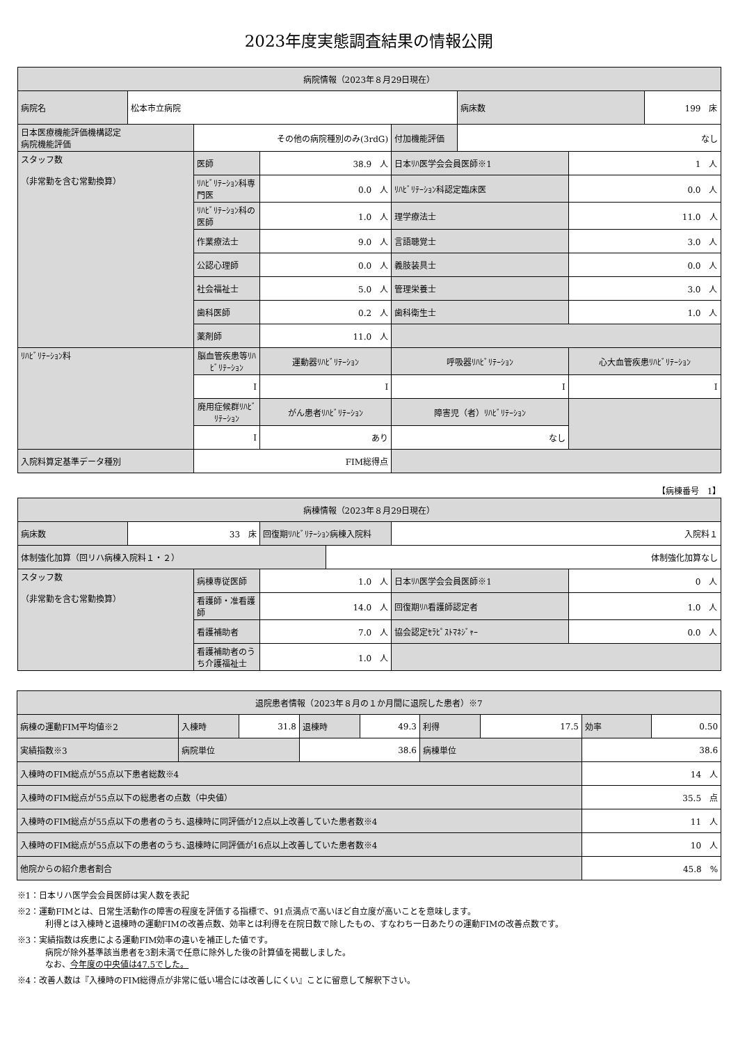2023年度実態調査結果の情報公開
| 病院情報（2023年８月29日現在） | | | | | | | |
| --- | --- | --- | --- | --- | --- | --- | --- |
| 病院名 | 松本市立病院 | | | | 病床数 | | 199 床 |
| 日本医療機能評価機構認定 病院機能評価 | | その他の病院種別のみ(3rdG) | | 付加機能評価 | なし | | |
| スタッフ数 （非常勤を含む常勤換算） | | 医師 | 38.9 人 | 日本ﾘﾊ医学会会員医師※1 | | 1 人 | |
| | | ﾘﾊﾋﾞﾘﾃｰｼｮﾝ科専門医 | 0.0 人 | ﾘﾊﾋﾞﾘﾃｰｼｮﾝ科認定臨床医 | | 0.0 人 | |
| | | ﾘﾊﾋﾞﾘﾃｰｼｮﾝ科の医師 | 1.0 人 | 理学療法士 | | 11.0 人 | |
| | | 作業療法士 | 9.0 人 | 言語聴覚士 | | 3.0 人 | |
| | | 公認心理師 | 0.0 人 | 義肢装具士 | | 0.0 人 | |
| | | 社会福祉士 | 5.0 人 | 管理栄養士 | | 3.0 人 | |
| | | 歯科医師 | 0.2 人 | 歯科衛生士 | | 1.0 人 | |
| | | 薬剤師 | 11.0 人 | | | | |
| ﾘﾊﾋﾞﾘﾃｰｼｮﾝ料 | | 脳血管疾患等ﾘﾊﾋﾞﾘﾃｰｼｮﾝ | 運動器ﾘﾊﾋﾞﾘﾃｰｼｮﾝ | 呼吸器ﾘﾊﾋﾞﾘﾃｰｼｮﾝ | | 心大血管疾患ﾘﾊﾋﾞﾘﾃｰｼｮﾝ | |
| | | Ⅰ | Ⅰ | Ⅰ | | Ⅰ | |
| | | 廃用症候群ﾘﾊﾋﾞﾘﾃｰｼｮﾝ | がん患者ﾘﾊﾋﾞﾘﾃｰｼｮﾝ | 障害児（者）ﾘﾊﾋﾞﾘﾃｰｼｮﾝ | | | |
| | | Ⅰ | あり | なし | | | |
| 入院料算定基準データ種別 | | FIM総得点 | | | | | |
【病棟番号　1】
| 病棟情報（2023年８月29日現在） | | | | | | |
| --- | --- | --- | --- | --- | --- | --- |
| 病床数 | 33 床 | | 回復期ﾘﾊﾋﾞﾘﾃｰｼｮﾝ病棟入院料 | | 入院料１ | |
| 体制強化加算（回リハ病棟入院料１・２） | | | | 体制強化加算なし | | |
| スタッフ数 （非常勤を含む常勤換算） | | 病棟専従医師 | 1.0 人 | | 日本ﾘﾊ医学会会員医師※1 | 0 人 |
| | | 看護師・准看護師 | 14.0 人 | | 回復期ﾘﾊ看護師認定者 | 1.0 人 |
| | | 看護補助者 | 7.0 人 | | 協会認定ｾﾗﾋﾟｽﾄﾏﾈｼﾞｬｰ | 0.0 人 |
| | | 看護補助者のうち介護福祉士 | 1.0 人 | | | |
| 退院患者情報（2023年８月の１か月間に退院した患者）※7 | | | | | | | | |
| --- | --- | --- | --- | --- | --- | --- | --- | --- |
| 病棟の運動FIM平均値※2 | 入棟時 | 31.8 | 退棟時 | 49.3 | 利得 | 17.5 | 効率 | 0.50 |
| 実績指数※3 | 病院単位 | | 38.6 | | 病棟単位 | | 38.6 | |
| 入棟時のFIM総点が55点以下患者総数※4 | | | | | | | 14 人 | |
| 入棟時のFIM総点が55点以下の総患者の点数（中央値） | | | | | | | 35.5 点 | |
| 入棟時のFIM総点が55点以下の患者のうち､退棟時に同評価が12点以上改善していた患者数※4 | | | | | | | 11 人 | |
| 入棟時のFIM総点が55点以下の患者のうち､退棟時に同評価が16点以上改善していた患者数※4 | | | | | | | 10 人 | |
| 他院からの紹介患者割合 | | | | | | | 45.8 % | |
※1：日本リハ医学会会員医師は実人数を表記
※2：運動FIMとは、日常生活動作の障害の程度を評価する指標で、91点満点で高いほど自立度が高いことを意味します。
利得とは入棟時と退棟時の運動FIMの改善点数、効率とは利得を在院日数で除したもの、すなわち一日あたりの運動FIMの改善点数です。
※3：実績指数は疾患による運動FIM効率の違いを補正した値です。
病院が除外基準該当患者を3割未満で任意に除外した後の計算値を掲載しました。
なお、今年度の中央値は47.5でした。
※4：改善人数は『入棟時のFIM総得点が非常に低い場合には改善しにくい』ことに留意して解釈下さい。